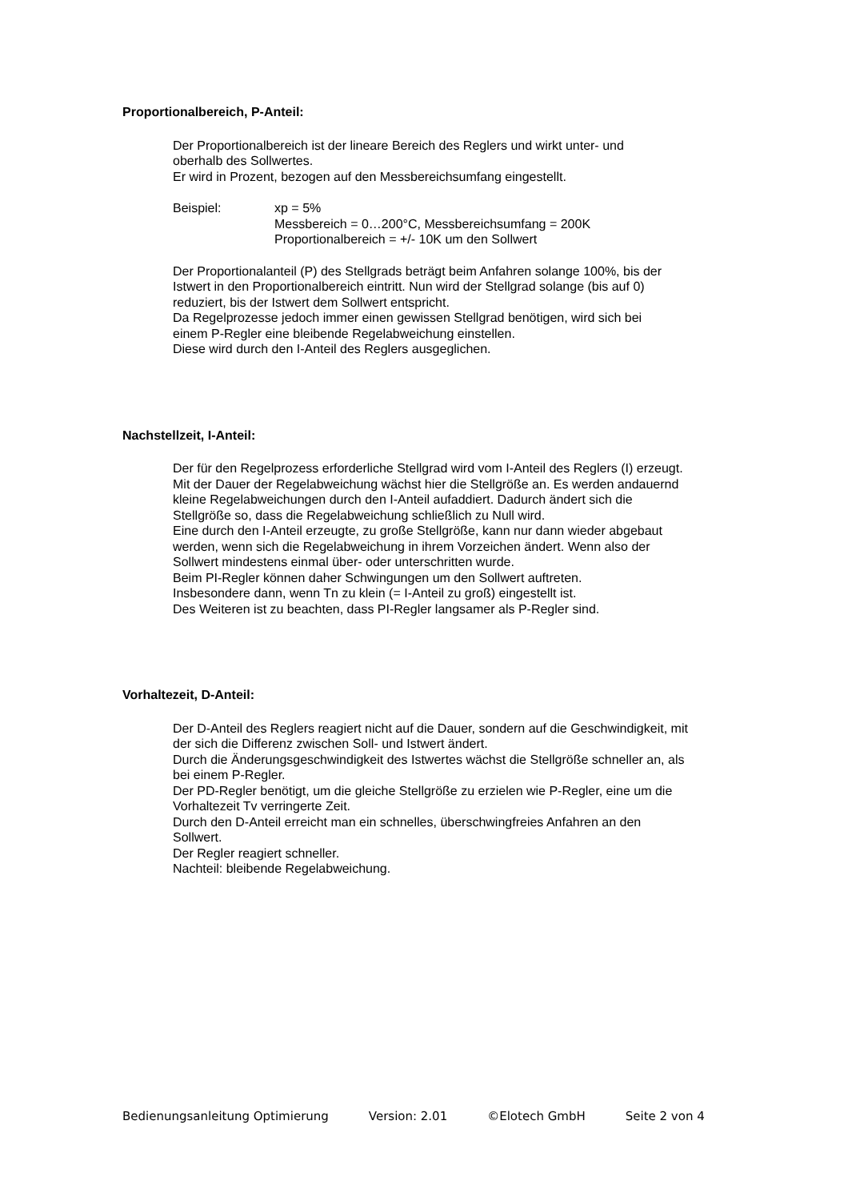Proportionalbereich, P-Anteil:
Der Proportionalbereich ist der lineare Bereich des Reglers und wirkt unter- und
oberhalb des Sollwertes.
Er wird in Prozent, bezogen auf den Messbereichsumfang eingestellt.
Beispiel: xp = 5%
Messbereich = 0…200°C, Messbereichsumfang = 200K
Proportionalbereich = +/- 10K um den Sollwert
Der Proportionalanteil (P) des Stellgrads beträgt beim Anfahren solange 100%, bis der
Istwert in den Proportionalbereich eintritt. Nun wird der Stellgrad solange (bis auf 0)
reduziert, bis der Istwert dem Sollwert entspricht.
Da Regelprozesse jedoch immer einen gewissen Stellgrad benötigen, wird sich bei
einem P-Regler eine bleibende Regelabweichung einstellen.
Diese wird durch den I-Anteil des Reglers ausgeglichen.
Nachstellzeit, I-Anteil:
Der für den Regelprozess erforderliche Stellgrad wird vom I-Anteil des Reglers (I) erzeugt.
Mit der Dauer der Regelabweichung wächst hier die Stellgröße an. Es werden andauernd
kleine Regelabweichungen durch den I-Anteil aufaddiert. Dadurch ändert sich die
Stellgröße so, dass die Regelabweichung schließlich zu Null wird.
Eine durch den I-Anteil erzeugte, zu große Stellgröße, kann nur dann wieder abgebaut
werden, wenn sich die Regelabweichung in ihrem Vorzeichen ändert. Wenn also der
Sollwert mindestens einmal über- oder unterschritten wurde.
Beim PI-Regler können daher Schwingungen um den Sollwert auftreten.
Insbesondere dann, wenn Tn zu klein (= I-Anteil zu groß) eingestellt ist.
Des Weiteren ist zu beachten, dass PI-Regler langsamer als P-Regler sind.
Vorhaltezeit, D-Anteil:
Der D-Anteil des Reglers reagiert nicht auf die Dauer, sondern auf die Geschwindigkeit, mit
der sich die Differenz zwischen Soll- und Istwert ändert.
Durch die Änderungsgeschwindigkeit des Istwertes wächst die Stellgröße schneller an, als
bei einem P-Regler.
Der PD-Regler benötigt, um die gleiche Stellgröße zu erzielen wie P-Regler, eine um die
Vorhaltezeit Tv verringerte Zeit.
Durch den D-Anteil erreicht man ein schnelles, überschwingfreies Anfahren an den
Sollwert.
Der Regler reagiert schneller.
Nachteil: bleibende Regelabweichung.
Bedienungsanleitung Optimierung Version: 2.01 ©Elotech GmbH Seite 2 von 4